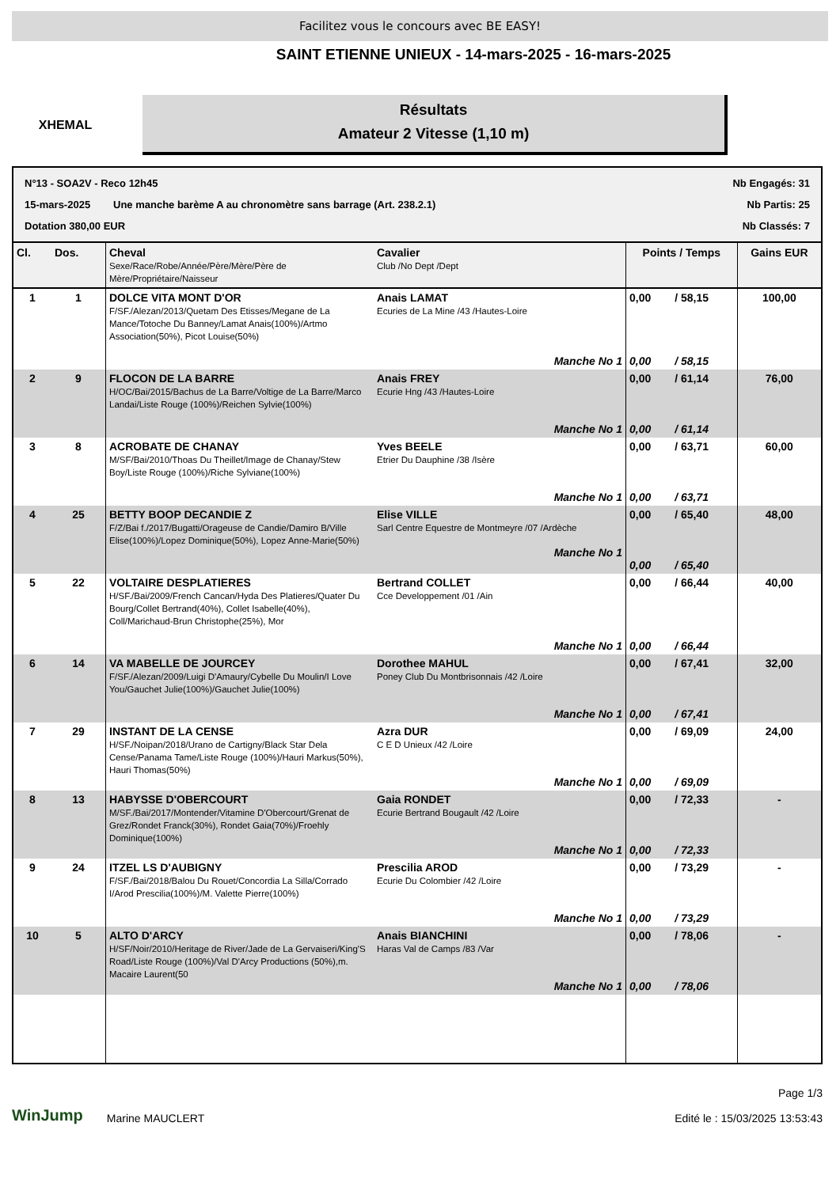Facilitez vous le concours avec BE EASY!
XHEMAL
SAINT ETIENNE UNIEUX - 14-mars-2025 - 16-mars-2025
Résultats
Amateur 2 Vitesse (1,10 m)
N°13 - SOA2V - Reco 12h45 Nb Engagés: 31
15-mars-2025 Une manche barème A au chronomètre sans barrage (Art. 238.2.1) Nb Partis: 25
Dotation 380,00 EUR Nb Classés: 7
| Cl. | Dos. | Cheval Sexe/Race/Robe/Année/Père/Mère/Père de Mère/Propriétaire/Naisseur | Cavalier Club /No Dept /Dept | Points / Temps | | Gains EUR |
| --- | --- | --- | --- | --- | --- | --- |
| 1 | 1 | DOLCE VITA MONT D'OR F/SF./Alezan/2013/Quetam Des Etisses/Megane de La Mance/Totoche Du Banney/Lamat Anais(100%)/Artmo Association(50%), Picot Louise(50%) | Anais LAMAT Ecuries de La Mine /43 /Hautes-Loire Manche No 1 | 0,00 0,00 | / 58,15 / 58,15 | 100,00 |
| 2 | 9 | FLOCON DE LA BARRE H/OC/Bai/2015/Bachus de La Barre/Voltige de La Barre/Marco Landai/Liste Rouge (100%)/Reichen Sylvie(100%) | Anais FREY Ecurie Hng /43 /Hautes-Loire Manche No 1 | 0,00 0,00 | / 61,14 / 61,14 | 76,00 |
| 3 | 8 | ACROBATE DE CHANAY M/SF/Bai/2010/Thoas Du Theillet/Image de Chanay/Stew Boy/Liste Rouge (100%)/Riche Sylviane(100%) | Yves BEELE Etrier Du Dauphine /38 /Isère Manche No 1 | 0,00 0,00 | / 63,71 / 63,71 | 60,00 |
| 4 | 25 | BETTY BOOP DECANDIE Z F/Z/Bai f./2017/Bugatti/Orageuse de Candie/Damiro B/Ville Elise(100%)/Lopez Dominique(50%), Lopez Anne-Marie(50%) | Elise VILLE Sarl Centre Equestre de Montmeyre /07 /Ardèche Manche No 1 | 0,00 0,00 | / 65,40 / 65,40 | 48,00 |
| 5 | 22 | VOLTAIRE DESPLATIERES H/SF./Bai/2009/French Cancan/Hyda Des Platieres/Quater Du Bourg/Collet Bertrand(40%), Collet Isabelle(40%), Coll/Marichaud-Brun Christophe(25%), Mor | Bertrand COLLET Cce Developpement /01 /Ain Manche No 1 | 0,00 0,00 | / 66,44 / 66,44 | 40,00 |
| 6 | 14 | VA MABELLE DE JOURCEY F/SF./Alezan/2009/Luigi D'Amaury/Cybelle Du Moulin/I Love You/Gauchet Julie(100%)/Gauchet Julie(100%) | Dorothee MAHUL Poney Club Du Montbrisonnais /42 /Loire Manche No 1 | 0,00 0,00 | / 67,41 / 67,41 | 32,00 |
| 7 | 29 | INSTANT DE LA CENSE H/SF./Noipan/2018/Urano de Cartigny/Black Star Dela Cense/Panama Tame/Liste Rouge (100%)/Hauri Markus(50%), Hauri Thomas(50%) | Azra DUR C E D Unieux /42 /Loire Manche No 1 | 0,00 0,00 | / 69,09 / 69,09 | 24,00 |
| 8 | 13 | HABYSSE D'OBERCOURT M/SF./Bai/2017/Montender/Vitamine D'Obercourt/Grenat de Grez/Rondet Franck(30%), Rondet Gaia(70%)/Froehly Dominique(100%) | Gaia RONDET Ecurie Bertrand Bougault /42 /Loire Manche No 1 | 0,00 0,00 | / 72,33 / 72,33 | - |
| 9 | 24 | ITZEL LS D'AUBIGNY F/SF./Bai/2018/Balou Du Rouet/Concordia La Silla/Corrado I/Arod Prescilia(100%)/M. Valette Pierre(100%) | Prescilia AROD Ecurie Du Colombier /42 /Loire Manche No 1 | 0,00 0,00 | / 73,29 / 73,29 | - |
| 10 | 5 | ALTO D'ARCY H/SF/Noir/2010/Heritage de River/Jade de La Gervaiseri/King'S Road/Liste Rouge (100%)/Val D'Arcy Productions (50%),m. Macaire Laurent(50 | Anais BIANCHINI Haras Val de Camps /83 /Var Manche No 1 | 0,00 0,00 | / 78,06 / 78,06 | - |
WinJump Marine MAUCLERT
Page 1/3
Edité le : 15/03/2025 13:53:43